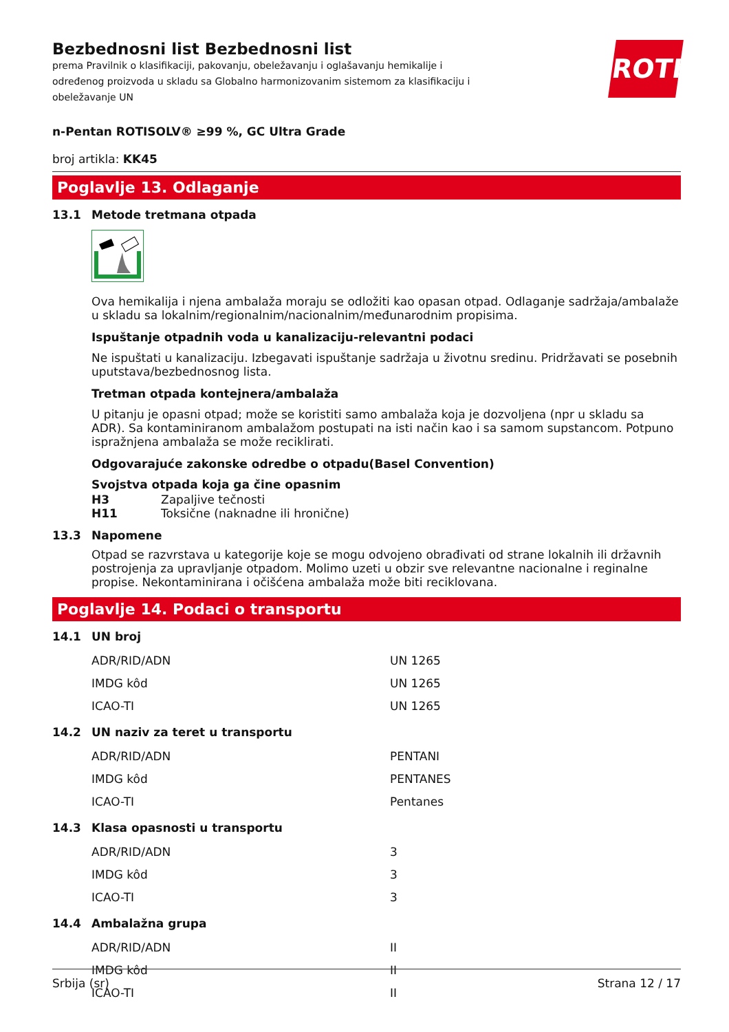Bezbednosni list Bezbednosni list
prema Pravilnik o klasifikaciji, pakovanju, obeležavanju i oglašavanju hemikalije i određenog proizvoda u skladu sa Globalno harmonizovanim sistemom za klasifikaciju i obeležavanje UN
ROTH
n-Pentan ROTISOLV® ≥99 %, GC Ultra Grade
broj artikla: KK45
Poglavlje 13. Odlaganje
13.1 Metode tretmana otpada
Ova hemikalija i njena ambalaža moraju se odložiti kao opasan otpad. Odlaganje sadržaja/ambalaže u skladu sa lokalnim/regionalnim/nacionalnim/međunarodnim propisima.
Ispuštanje otpadnih voda u kanalizaciju-relevantni podaci
Ne ispuštati u kanalizaciju. Izbegavati ispuštanje sadržaja u životnu sredinu. Pridržavati se posebnih uputstava/bezbednosnog lista.
Tretman otpada kontejnera/ambalaža
U pitanju je opasni otpad; može se koristiti samo ambalaža koja je dozvoljena (npr u skladu sa ADR). Sa kontaminiranom ambalažom postupati na isti način kao i sa samom supstancom. Potpuno ispražnjena ambalaža se može reciklirati.
Odgovarajuće zakonske odredbe o otpadu(Basel Convention)
Svojstva otpada koja ga čine opasnim
H3 Zapaljive tečnosti
H11 Toksične (naknadne ili hronične)
13.3 Napomene
Otpad se razvrstava u kategorije koje se mogu odvojeno obrađivati od strane lokalnih ili državnih postrojenja za upravljanje otpadom. Molimo uzeti u obzir sve relevantne nacionalne i reginalne propise. Nekontaminirana i očišćena ambalaža može biti reciklovana.
Poglavlje 14. Podaci o transportu
14.1 UN broj
| ADR/RID/ADN | UN 1265 |
| IMDG kôd | UN 1265 |
| ICAO-TI | UN 1265 |
14.2 UN naziv za teret u transportu
| ADR/RID/ADN | PENTANI |
| IMDG kôd | PENTANES |
| ICAO-TI | Pentanes |
14.3 Klasa opasnosti u transportu
| ADR/RID/ADN | 3 |
| IMDG kôd | 3 |
| ICAO-TI | 3 |
14.4 Ambalažna grupa
| ADR/RID/ADN | II |
| IMDG kôd | II |
| ICAO-TI | II |
Srbija (sr) Strana 12 / 17